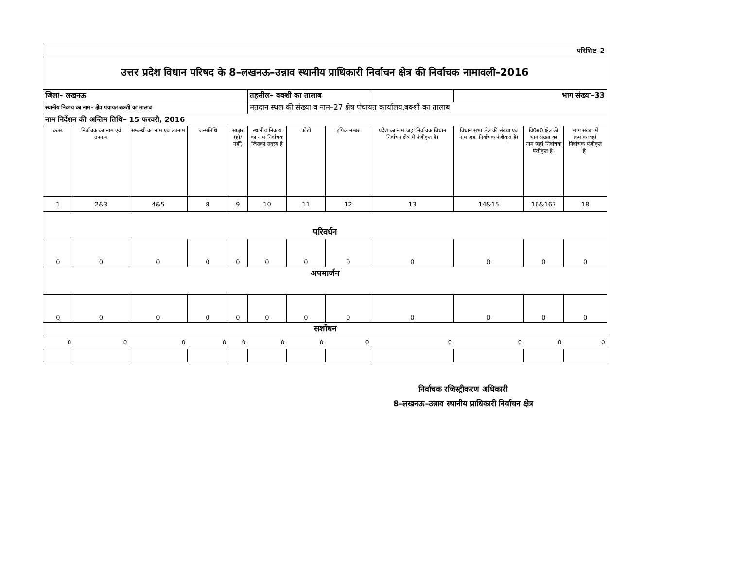| परिशिष्ट–2 | | | | | | | | | | | |
| उत्तर प्रदेश विधान परिषद के 8–लखनऊ–उन्नाव स्थानीय प्राधिकारी निर्वाचन क्षेत्र की निर्वाचक नामावली–2016 | | | | | | | | | | | |
| जिला– लखनऊ | | | | | तहसील– बक्शी का तालाब | | | | भाग संख्या–33 | | |
| स्थानीय निकाय का नाम– क्षेत्र पंचायत बक्शी का तालाब | | | | | मतदान स्थल की संख्या व नाम–27 क्षेत्र पंचायत कार्यालय,बक्शी का तालाब | | | | | | |
| नाम निर्देशन की अन्तिम तिथि– 15 फरवरी, 2016 | | | | | | | | | | | |
| क्र.सं. | निर्वाचक का नाम एवं उपनाम | सम्बन्धी का नाम एवं उपनाम | जन्मतिथि | साक्षर (हॉ/ नहीं) | स्थानीय निकाय का नाम निर्वाचक जिसका सदस्य है | फोटो | इपिक नम्बर | प्रदेश का नाम जहां निर्वाचक विधान निर्वाचन क्षेत्र में पंजीकृत है। | विधान सभा क्षेत्र की संख्या एवं नाम जहां निर्वाचक पंजीकृत है। | वि0स0 क्षेत्र की भाग संख्या का नाम जहां निर्वाचक पंजीकृत है। | भाग संख्या में क्रमांक जहां निर्वाचक पंजीकृत है। |
| 1 | 2&3 | 4&5 | 8 | 9 | 10 | 11 | 12 | 13 | 14&15 | 16&167 | 18 |
| परिवर्धन | | | | | | | | | | | |
| 0 | 0 | 0 | 0 | 0 | 0 | 0 | 0 | 0 | 0 | 0 | 0 |
| अपमार्जन | | | | | | | | | | | |
| 0 | 0 | 0 | 0 | 0 | 0 | 0 | 0 | 0 | 0 | 0 | 0 |
| सशोंधन | | | | | | | | | | | |
| 0 | 0 | 0 | 0 | 0 | 0 | 0 | 0 | 0 | 0 | 0 | 0 |
निर्वाचक रजिस्ट्रीकरण अधिकारी
8–लखनऊ–उन्नाव स्थानीय प्राधिकारी निर्वाचन क्षेत्र